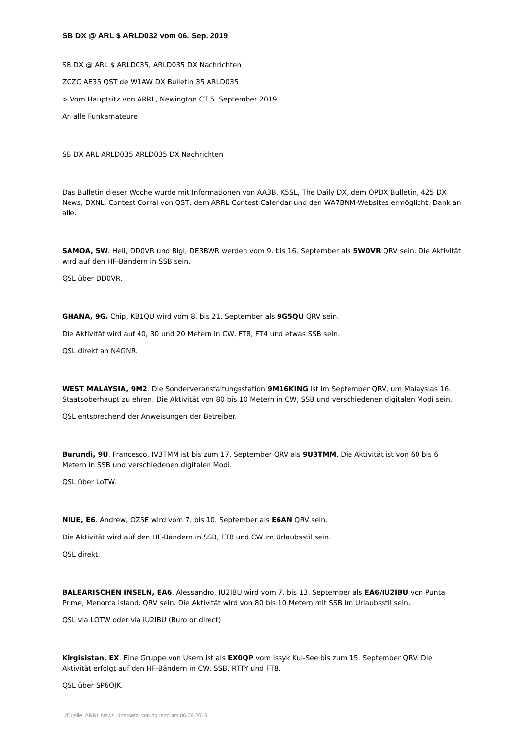SB DX @ ARL $ ARLD032 vom 06. Sep. 2019
SB DX @ ARL $ ARLD035, ARLD035 DX Nachrichten
ZCZC AE35 QST de W1AW DX Bulletin 35 ARLD035
> Vom Hauptsitz von ARRL, Newington CT 5. September 2019
An alle Funkamateure
SB DX ARL ARLD035 ARLD035 DX Nachrichten
Das Bulletin dieser Woche wurde mit Informationen von AA3B, K5SL, The Daily DX, dem OPDX Bulletin, 425 DX News, DXNL, Contest Corral von QST, dem ARRL Contest Calendar und den WA7BNM-Websites ermöglicht. Dank an alle.
SAMOA, 5W. Heli, DD0VR und Bigi, DE3BWR werden vom 9. bis 16. September als 5W0VR QRV sein. Die Aktivität wird auf den HF-Bändern in SSB sein.
QSL über DD0VR.
GHANA, 9G. Chip, KB1QU wird vom 8. bis 21. September als 9G5QU QRV sein.
Die Aktivität wird auf 40, 30 und 20 Metern in CW, FT8, FT4 und etwas SSB sein.
QSL direkt an N4GNR.
WEST MALAYSIA, 9M2. Die Sonderveranstaltungsstation 9M16KING ist im September QRV, um Malaysias 16. Staatsoberhaupt zu ehren. Die Aktivität von 80 bis 10 Metern in CW, SSB und verschiedenen digitalen Modi sein.
QSL entsprechend der Anweisungen der Betreiber.
Burundi, 9U. Francesco, IV3TMM ist bis zum 17. September QRV als 9U3TMM. Die Aktivität ist von 60 bis 6 Metern in SSB und verschiedenen digitalen Modi.
QSL über LoTW.
NIUE, E6. Andrew, OZ5E wird vom 7. bis 10. September als E6AN QRV sein.
Die Aktivität wird auf den HF-Bändern in SSB, FT8 und CW im Urlaubsstil sein.
QSL direkt.
BALEARISCHEN INSELN, EA6. Alessandro, IU2IBU wird vom 7. bis 13. September als EA6/IU2IBU von Punta Prime, Menorca Island, QRV sein. Die Aktivität wird von 80 bis 10 Metern mit SSB im Urlaubsstil sein.
QSL via LOTW oder via IU2IBU (Buro or direct)
Kirgisistan, EX. Eine Gruppe von Usern ist als EX0QP vom Issyk Kul-See bis zum 15. September QRV. Die Aktivität erfolgt auf den HF-Bändern in CW, SSB, RTTY und FT8.
QSL über SP6OJK.
../Quelle: ARRL News, übersetzt von dg1ead am 06.09.2019